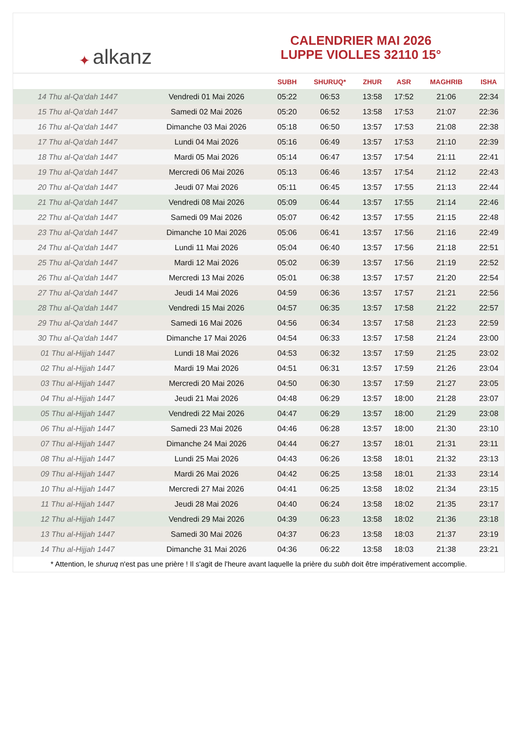✦ alkanz
CALENDRIER MAI 2026
LUPPE VIOLLES 32110 15°
| | | SUBH | SHURUQ* | ZHUR | ASR | MAGHRIB | ISHA |
| --- | --- | --- | --- | --- | --- | --- | --- |
| 14 Thu al-Qa‘dah 1447 | Vendredi 01 Mai 2026 | 05:22 | 06:53 | 13:58 | 17:52 | 21:06 | 22:34 |
| 15 Thu al-Qa‘dah 1447 | Samedi 02 Mai 2026 | 05:20 | 06:52 | 13:58 | 17:53 | 21:07 | 22:36 |
| 16 Thu al-Qa‘dah 1447 | Dimanche 03 Mai 2026 | 05:18 | 06:50 | 13:57 | 17:53 | 21:08 | 22:38 |
| 17 Thu al-Qa‘dah 1447 | Lundi 04 Mai 2026 | 05:16 | 06:49 | 13:57 | 17:53 | 21:10 | 22:39 |
| 18 Thu al-Qa‘dah 1447 | Mardi 05 Mai 2026 | 05:14 | 06:47 | 13:57 | 17:54 | 21:11 | 22:41 |
| 19 Thu al-Qa‘dah 1447 | Mercredi 06 Mai 2026 | 05:13 | 06:46 | 13:57 | 17:54 | 21:12 | 22:43 |
| 20 Thu al-Qa‘dah 1447 | Jeudi 07 Mai 2026 | 05:11 | 06:45 | 13:57 | 17:55 | 21:13 | 22:44 |
| 21 Thu al-Qa‘dah 1447 | Vendredi 08 Mai 2026 | 05:09 | 06:44 | 13:57 | 17:55 | 21:14 | 22:46 |
| 22 Thu al-Qa‘dah 1447 | Samedi 09 Mai 2026 | 05:07 | 06:42 | 13:57 | 17:55 | 21:15 | 22:48 |
| 23 Thu al-Qa‘dah 1447 | Dimanche 10 Mai 2026 | 05:06 | 06:41 | 13:57 | 17:56 | 21:16 | 22:49 |
| 24 Thu al-Qa‘dah 1447 | Lundi 11 Mai 2026 | 05:04 | 06:40 | 13:57 | 17:56 | 21:18 | 22:51 |
| 25 Thu al-Qa‘dah 1447 | Mardi 12 Mai 2026 | 05:02 | 06:39 | 13:57 | 17:56 | 21:19 | 22:52 |
| 26 Thu al-Qa‘dah 1447 | Mercredi 13 Mai 2026 | 05:01 | 06:38 | 13:57 | 17:57 | 21:20 | 22:54 |
| 27 Thu al-Qa‘dah 1447 | Jeudi 14 Mai 2026 | 04:59 | 06:36 | 13:57 | 17:57 | 21:21 | 22:56 |
| 28 Thu al-Qa‘dah 1447 | Vendredi 15 Mai 2026 | 04:57 | 06:35 | 13:57 | 17:58 | 21:22 | 22:57 |
| 29 Thu al-Qa‘dah 1447 | Samedi 16 Mai 2026 | 04:56 | 06:34 | 13:57 | 17:58 | 21:23 | 22:59 |
| 30 Thu al-Qa‘dah 1447 | Dimanche 17 Mai 2026 | 04:54 | 06:33 | 13:57 | 17:58 | 21:24 | 23:00 |
| 01 Thu al-Hijjah 1447 | Lundi 18 Mai 2026 | 04:53 | 06:32 | 13:57 | 17:59 | 21:25 | 23:02 |
| 02 Thu al-Hijjah 1447 | Mardi 19 Mai 2026 | 04:51 | 06:31 | 13:57 | 17:59 | 21:26 | 23:04 |
| 03 Thu al-Hijjah 1447 | Mercredi 20 Mai 2026 | 04:50 | 06:30 | 13:57 | 17:59 | 21:27 | 23:05 |
| 04 Thu al-Hijjah 1447 | Jeudi 21 Mai 2026 | 04:48 | 06:29 | 13:57 | 18:00 | 21:28 | 23:07 |
| 05 Thu al-Hijjah 1447 | Vendredi 22 Mai 2026 | 04:47 | 06:29 | 13:57 | 18:00 | 21:29 | 23:08 |
| 06 Thu al-Hijjah 1447 | Samedi 23 Mai 2026 | 04:46 | 06:28 | 13:57 | 18:00 | 21:30 | 23:10 |
| 07 Thu al-Hijjah 1447 | Dimanche 24 Mai 2026 | 04:44 | 06:27 | 13:57 | 18:01 | 21:31 | 23:11 |
| 08 Thu al-Hijjah 1447 | Lundi 25 Mai 2026 | 04:43 | 06:26 | 13:58 | 18:01 | 21:32 | 23:13 |
| 09 Thu al-Hijjah 1447 | Mardi 26 Mai 2026 | 04:42 | 06:25 | 13:58 | 18:01 | 21:33 | 23:14 |
| 10 Thu al-Hijjah 1447 | Mercredi 27 Mai 2026 | 04:41 | 06:25 | 13:58 | 18:02 | 21:34 | 23:15 |
| 11 Thu al-Hijjah 1447 | Jeudi 28 Mai 2026 | 04:40 | 06:24 | 13:58 | 18:02 | 21:35 | 23:17 |
| 12 Thu al-Hijjah 1447 | Vendredi 29 Mai 2026 | 04:39 | 06:23 | 13:58 | 18:02 | 21:36 | 23:18 |
| 13 Thu al-Hijjah 1447 | Samedi 30 Mai 2026 | 04:37 | 06:23 | 13:58 | 18:03 | 21:37 | 23:19 |
| 14 Thu al-Hijjah 1447 | Dimanche 31 Mai 2026 | 04:36 | 06:22 | 13:58 | 18:03 | 21:38 | 23:21 |
* Attention, le shuruq n'est pas une prière ! Il s'agit de l'heure avant laquelle la prière du subh doit être impérativement accomplie.